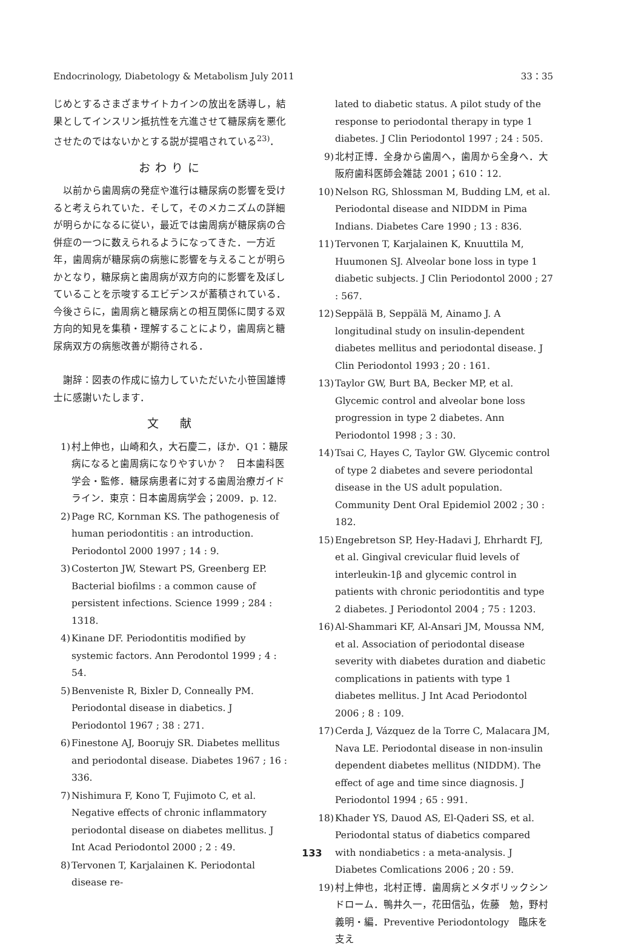Endocrinology, Diabetology & Metabolism July 2011 33：35
じめとするさまざまサイトカインの放出を誘導し，結果としてインスリン抵抗性を亢進させて糖尿病を悪化させたのではないかとする説が提唱されている<sup>23)</sup>．
おわりに
以前から歯周病の発症や進行は糖尿病の影響を受けると考えられていた．そして，そのメカニズムの詳細が明らかになるに従い，最近では歯周病が糖尿病の合併症の一つに数えられるようになってきた．一方近年，歯周病が糖尿病の病態に影響を与えることが明らかとなり，糖尿病と歯周病が双方向的に影響を及ぼしていることを示唆するエビデンスが蓄積されている．今後さらに，歯周病と糖尿病との相互関係に関する双方向的知見を集積・理解することにより，歯周病と糖尿病双方の病態改善が期待される．
謝辞：図表の作成に協力していただいた小笹国雄博士に感謝いたします．
文　献
1) 村上伸也，山崎和久，大石慶二，ほか．Q1：糖尿病になると歯周病になりやすいか？　日本歯科医学会・監修．糖尿病患者に対する歯周治療ガイドライン．東京：日本歯周病学会；2009．p. 12.
2) Page RC, Kornman KS. The pathogenesis of human periodontitis : an introduction. Periodontol 2000 1997 ; 14 : 9.
3) Costerton JW, Stewart PS, Greenberg EP. Bacterial biofilms : a common cause of persistent infections. Science 1999 ; 284 : 1318.
4) Kinane DF. Periodontitis modified by systemic factors. Ann Perodontol 1999 ; 4 : 54.
5) Benveniste R, Bixler D, Conneally PM. Periodontal disease in diabetics. J Periodontol 1967 ; 38 : 271.
6) Finestone AJ, Boorujy SR. Diabetes mellitus and periodontal disease. Diabetes 1967 ; 16 : 336.
7) Nishimura F, Kono T, Fujimoto C, et al. Negative effects of chronic inflammatory periodontal disease on diabetes mellitus. J Int Acad Periodontol 2000 ; 2 : 49.
8) Tervonen T, Karjalainen K. Periodontal disease re-
lated to diabetic status. A pilot study of the response to periodontal therapy in type 1 diabetes. J Clin Periodontol 1997 ; 24 : 505.
9) 北村正博．全身から歯周へ，歯周から全身へ．大阪府歯科医師会雑誌 2001；610：12.
10) Nelson RG, Shlossman M, Budding LM, et al. Periodontal disease and NIDDM in Pima Indians. Diabetes Care 1990 ; 13 : 836.
11) Tervonen T, Karjalainen K, Knuuttila M, Huumonen SJ. Alveolar bone loss in type 1 diabetic subjects. J Clin Periodontol 2000 ; 27 : 567.
12) Seppälä B, Seppälä M, Ainamo J. A longitudinal study on insulin-dependent diabetes mellitus and periodontal disease. J Clin Periodontol 1993 ; 20 : 161.
13) Taylor GW, Burt BA, Becker MP, et al. Glycemic control and alveolar bone loss progression in type 2 diabetes. Ann Periodontol 1998 ; 3 : 30.
14) Tsai C, Hayes C, Taylor GW. Glycemic control of type 2 diabetes and severe periodontal disease in the US adult population. Community Dent Oral Epidemiol 2002 ; 30 : 182.
15) Engebretson SP, Hey-Hadavi J, Ehrhardt FJ, et al. Gingival crevicular fluid levels of interleukin-1β and glycemic control in patients with chronic periodontitis and type 2 diabetes. J Periodontol 2004 ; 75 : 1203.
16) Al-Shammari KF, Al-Ansari JM, Moussa NM, et al. Association of periodontal disease severity with diabetes duration and diabetic complications in patients with type 1 diabetes mellitus. J Int Acad Periodontol 2006 ; 8 : 109.
17) Cerda J, Vázquez de la Torre C, Malacara JM, Nava LE. Periodontal disease in non-insulin dependent diabetes mellitus (NIDDM). The effect of age and time since diagnosis. J Periodontol 1994 ; 65 : 991.
18) Khader YS, Dauod AS, El-Qaderi SS, et al. Periodontal status of diabetics compared with nondiabetics : a meta-analysis. J Diabetes Comlications 2006 ; 20 : 59.
19) 村上伸也，北村正博．歯周病とメタボリックシンドローム．鴨井久一，花田信弘，佐藤　勉，野村義明・編．Preventive Periodontology　臨床を支え
133